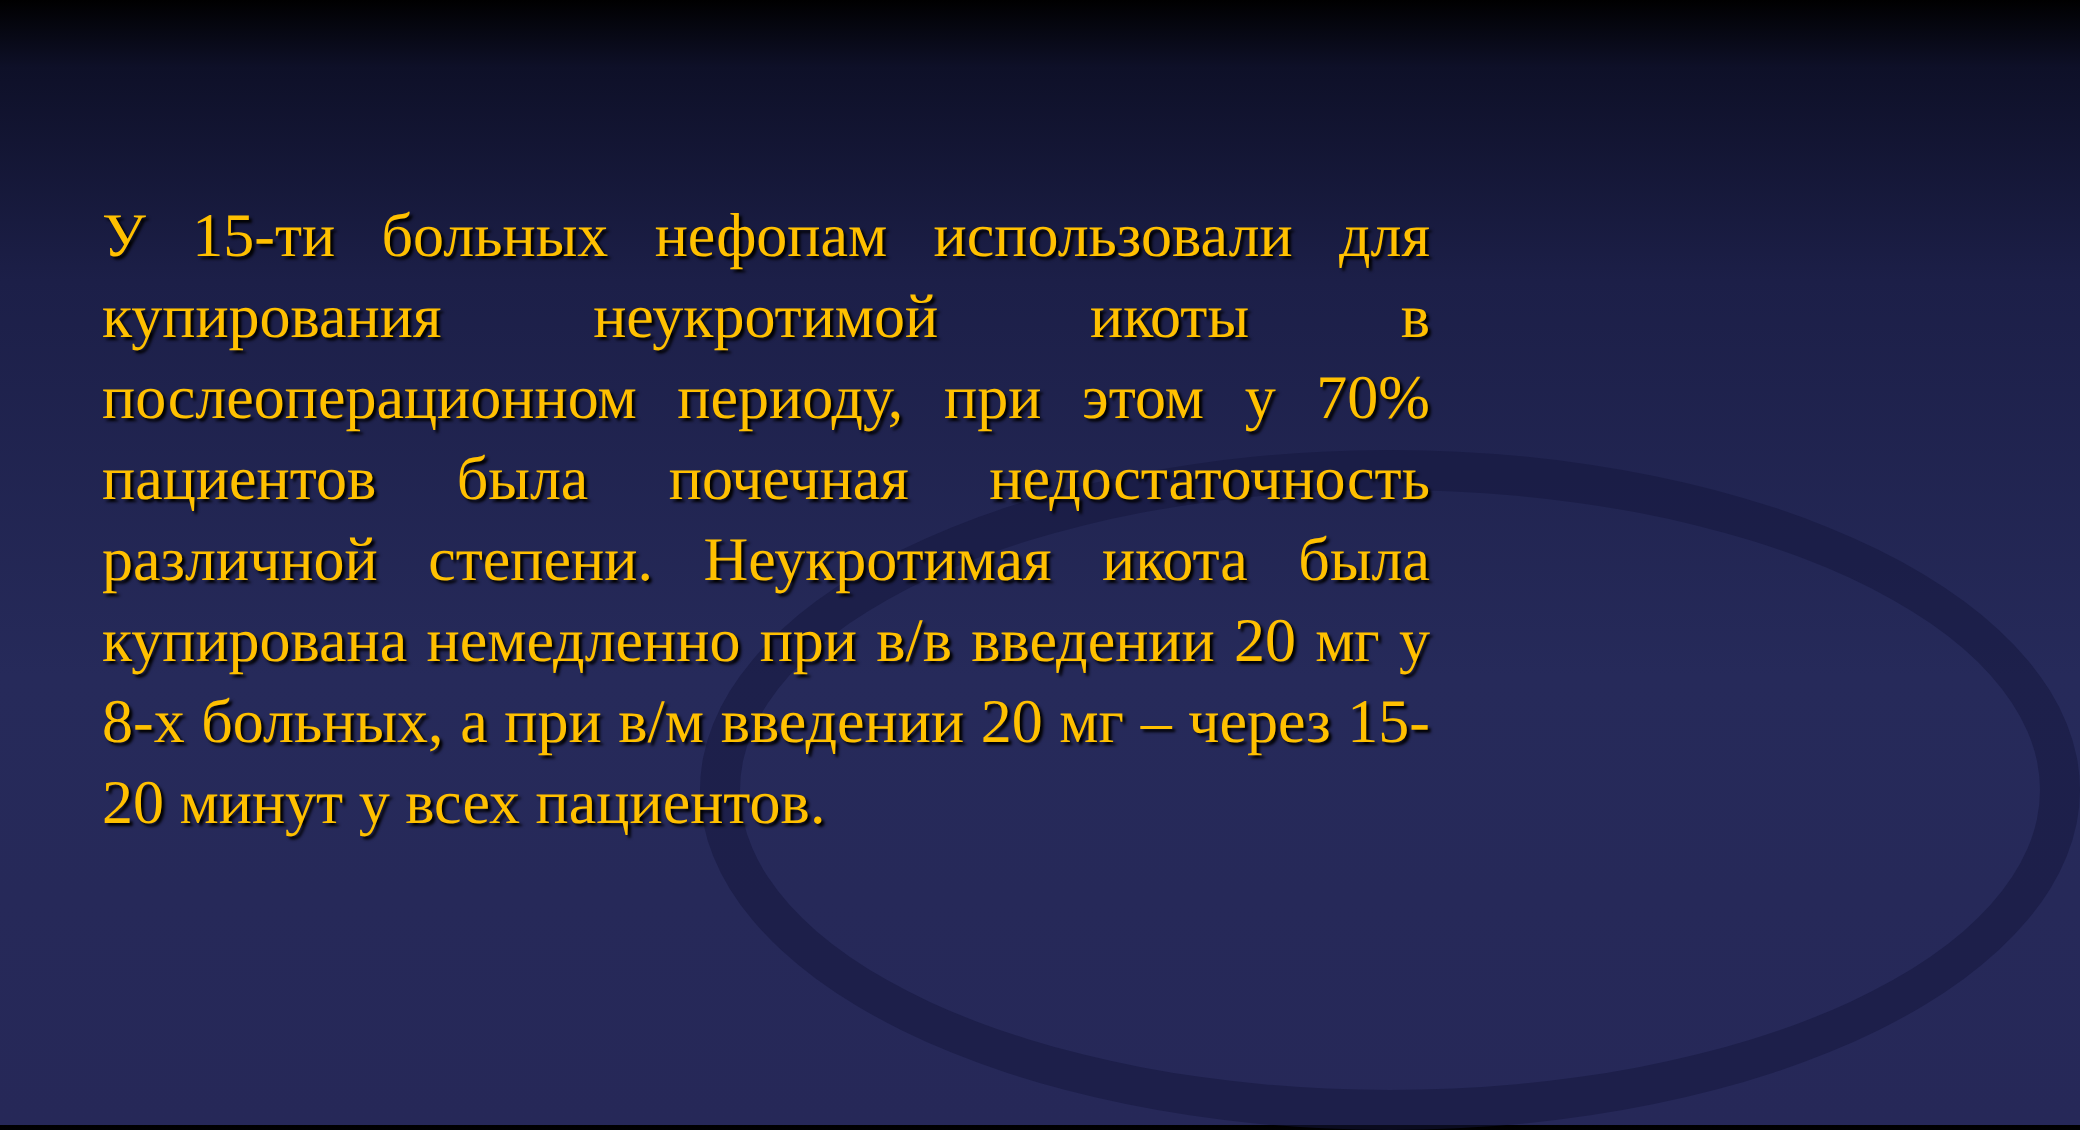У 15-ти больных нефопам использовали для купирования неукротимой икоты в послеоперационном периоду, при этом у 70% пациентов была почечная недостаточность различной степени. Неукротимая икота была купирована немедленно при в/в введении 20 мг у 8-х больных, а при в/м введении 20 мг – через 15-20 минут у всех пациентов.